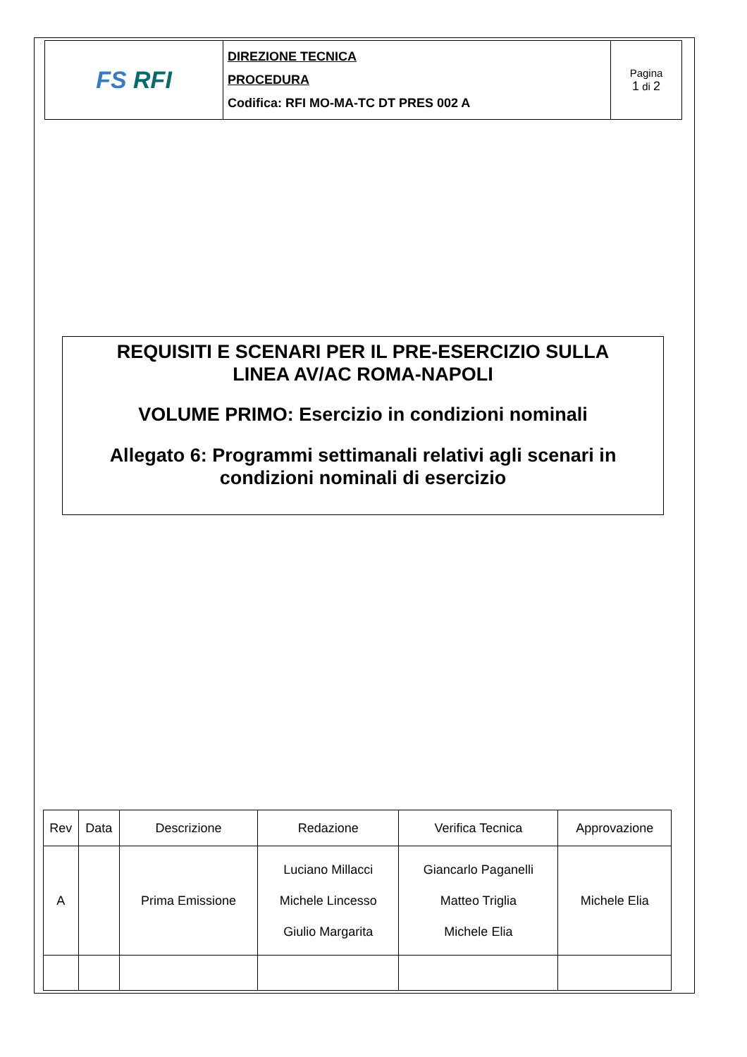| FS RFI | DIREZIONE TECNICA PROCEDURA Codifica: RFI MO-MA-TC DT PRES 002 A | Pagina 1 di 2 |
REQUISITI E SCENARI PER IL PRE-ESERCIZIO SULLA
LINEA AV/AC ROMA-NAPOLI
VOLUME PRIMO: Esercizio in condizioni nominali
Allegato 6: Programmi settimanali relativi agli scenari in
condizioni nominali di esercizio
| Rev | Data | Descrizione | Redazione | Verifica Tecnica | Approvazione |
| --- | --- | --- | --- | --- | --- |
| A | | Prima Emissione | Luciano Millacci Michele Lincesso Giulio Margarita | Giancarlo Paganelli Matteo Triglia Michele Elia | Michele Elia |